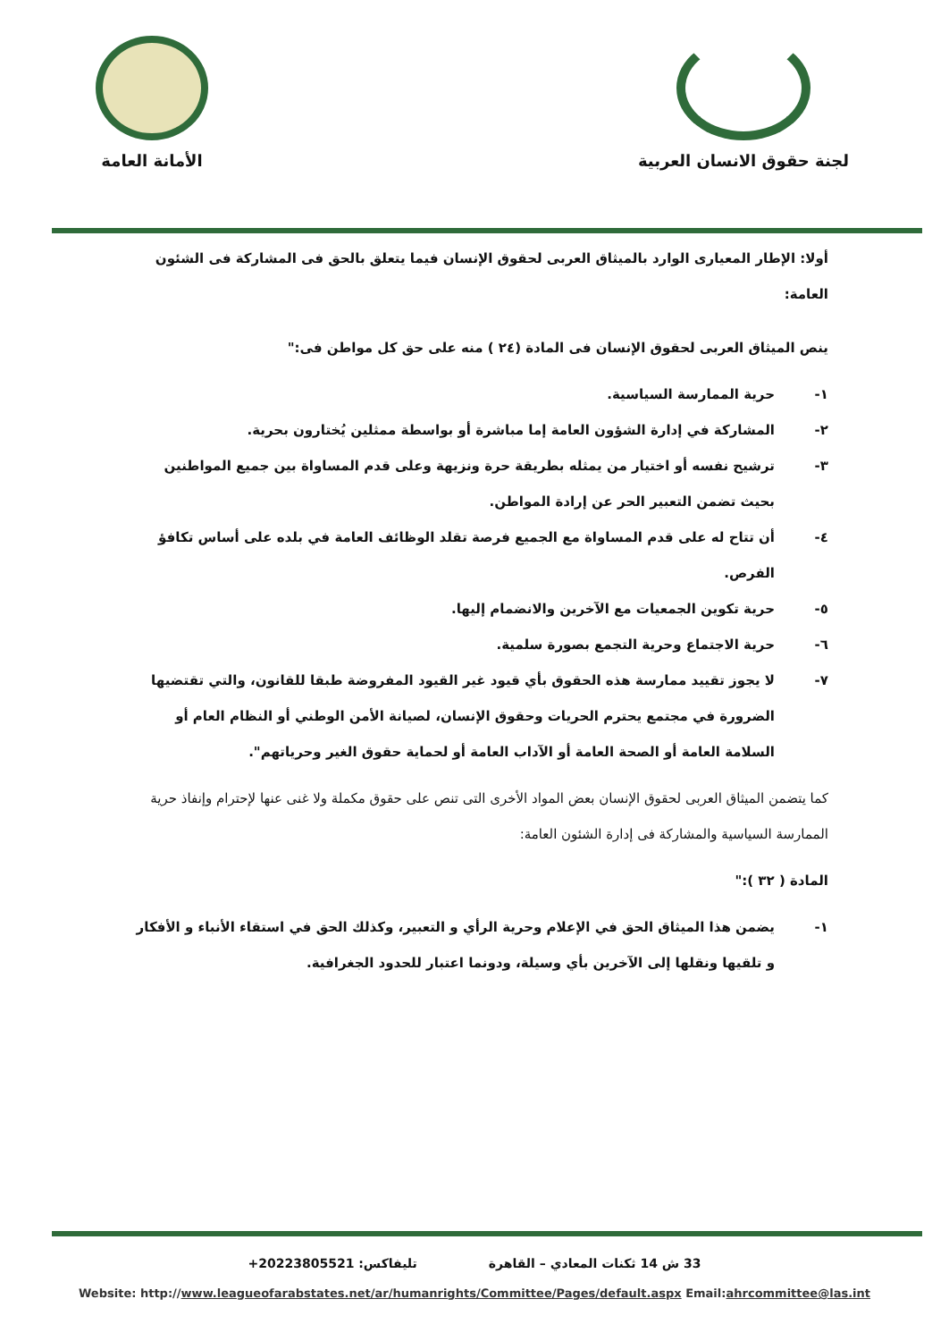الأمانة العامة
لجنة حقوق الانسان العربية
أولا: الإطار المعيارى الوارد بالميثاق العربى لحقوق الإنسان فيما يتعلق بالحق فى المشاركة فى الشئون العامة:
ينص الميثاق العربى لحقوق الإنسان فى المادة (٢٤ ) منه على حق كل مواطن فى:"
١- حرية الممارسة السياسية.
٢- المشاركة في إدارة الشؤون العامة إما مباشرة أو بواسطة ممثلين يُختارون بحرية.
٣- ترشيح نفسه أو اختيار من يمثله بطريقة حرة ونزيهة وعلى قدم المساواة بين جميع المواطنين بحيث تضمن التعبير الحر عن إرادة المواطن.
٤- أن تتاح له على قدم المساواة مع الجميع فرصة تقلد الوظائف العامة في بلده على أساس تكافؤ الفرص.
٥- حرية تكوين الجمعيات مع الآخرين والانضمام إليها.
٦- حرية الاجتماع وحرية التجمع بصورة سلمية.
٧- لا يجوز تقييد ممارسة هذه الحقوق بأي قيود غير القيود المفروضة طبقا للقانون، والتي تقتضيها الضرورة في مجتمع يحترم الحريات وحقوق الإنسان، لصيانة الأمن الوطني أو النظام العام أو السلامة العامة أو الصحة العامة أو الآداب العامة أو لحماية حقوق الغير وحرياتهم".
كما يتضمن الميثاق العربى لحقوق الإنسان بعض المواد الأخرى التى تنص على حقوق مكملة ولا غنى عنها لإحترام وإنفاذ حرية الممارسة السياسية والمشاركة فى إدارة الشئون العامة:
المادة ( ٣٢ ):"
١- يضمن هذا الميثاق الحق في الإعلام وحرية الرأي و التعبير، وكذلك الحق في استقاء الأنباء و الأفكار و تلقيها ونقلها إلى الآخرين بأي وسيلة، ودونما اعتبار للحدود الجغرافية.
33 ش 14 ثكنات المعادي – القاهرة تليفاكس: +20223805521
Website: http://www.leagueofarabstates.net/ar/humanrights/Committee/Pages/default.aspx Email:ahrcommittee@las.int